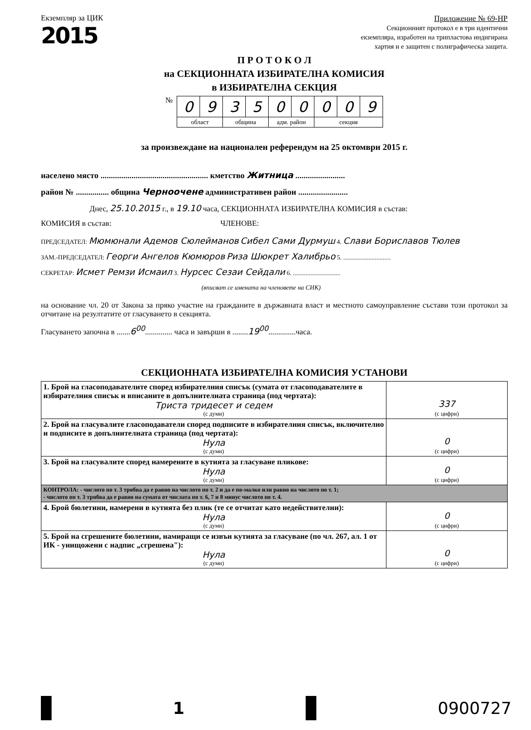Екземпляр за ЦИК
2015
Приложение № 69-НР
Секционният протокол е в три идентични
екземпляра, изработен на трипластова индигирана
хартия и е защитен с полиграфическа защита.
П Р О Т О К О Л
на СЕКЦИОННАТА ИЗБИРАТЕЛНА КОМИСИЯ
в ИЗБИРАТЕЛНА СЕКЦИЯ
№
| 0 | 9 | 3 | 5 | 0 | 0 | 0 | 0 | 9 |
| област | | община | | адм. район | | секция | | |
за произвеждане на национален референдум на 25 октомври 2015 г.
населено място .................................................... кметство Житница ........................
район № ................ община Черноочене административен район ........................
Днес, 25.10.2015 г., в 19.10 часа, СЕКЦИОННАТА ИЗБИРАТЕЛНА КОМИСИЯ в състав:
КОМИСИЯ в състав: ЧЛЕНОВЕ:
ПРЕДСЕДАТЕЛ: Мюмюнали Адемов Сюлейманов Сибел Сами Дурмуш 4. Слави Бориславов Тюлев
ЗАМ.-ПРЕДСЕДАТЕЛ: Георги Ангелов Кюмюров Ризa Шюкрет Халибрьо 5. ..............................
СЕКРЕТАР: Исмет Ремзи Исмаил 3. Нурсес Сезаи Сейдали 6. ..............................
(вписват се имената на членовете на СИК)
на основание чл. 20 от Закона за пряко участие на гражданите в държавната власт и местното самоуправление състави този протокол за отчитане на резултатите от гласуването в секцията.
Гласуването започна в .......6<sup>00</sup>.............. часа и завърши в ........19<sup>00</sup>..............часа.
СЕКЦИОННАТА ИЗБИРАТЕЛНА КОМИСИЯ УСТАНОВИ
| 1. Брой на гласоподавателите според избирателния списък (сумата от гласоподавателите в избирателния списък и вписаните в допълнителната страница (под чертата): Триста тридесет и седем (с думи) | 337 (с цифри) |
| 2. Брой на гласувалите гласоподаватели според подписите в избирателния списък, включително и подписите в допълнителната страница (под чертата): Нула (с думи) | 0 (с цифри) |
| 3. Брой на гласувалите според намерените в кутията за гласуване пликове: Нула (с думи) | 0 (с цифри) |
| КОНТРОЛА: - числото по т. 3 трябва да е равно на числото по т. 2 и да е по-малко или равно на числото по т. 1; - числото по т. 3 трябва да е равно на сумата от числата по т. 6, 7 и 8 минус числото по т. 4. | |
| 4. Брой бюлетини, намерени в кутията без плик (те се отчитат като недействителни): Нула (с думи) | 0 (с цифри) |
| 5. Брой на сгрешените бюлетини, намиращи се извън кутията за гласуване (по чл. 267, ал. 1 от ИК - унищожени с надпис „сгрешена"): Нула (с думи) | 0 (с цифри) |
1 0900727